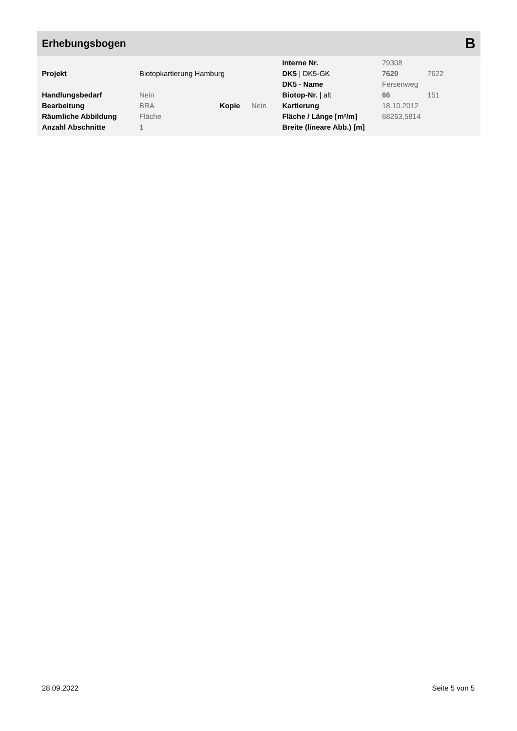Erhebungsbogen
B
| | | | | Interne Nr. | 79308 | |
| Projekt | Biotopkartierung Hamburg | | | DK5 / DK5-GK | 7620 | 7622 |
| | | | | DK5 - Name | Fersenweg | |
| Handlungsbedarf | Nein | | | Biotop-Nr. / alt | 66 | 151 |
| Bearbeitung | BRA | Kopie | Nein | Kartierung | 18.10.2012 | |
| Räumliche Abbildung | Fläche | | | Fläche / Länge [m²/m] | 68263,5814 | |
| Anzahl Abschnitte | 1 | | | Breite (lineare Abb.) [m] | | |
28.09.2022 Seite 5 von 5